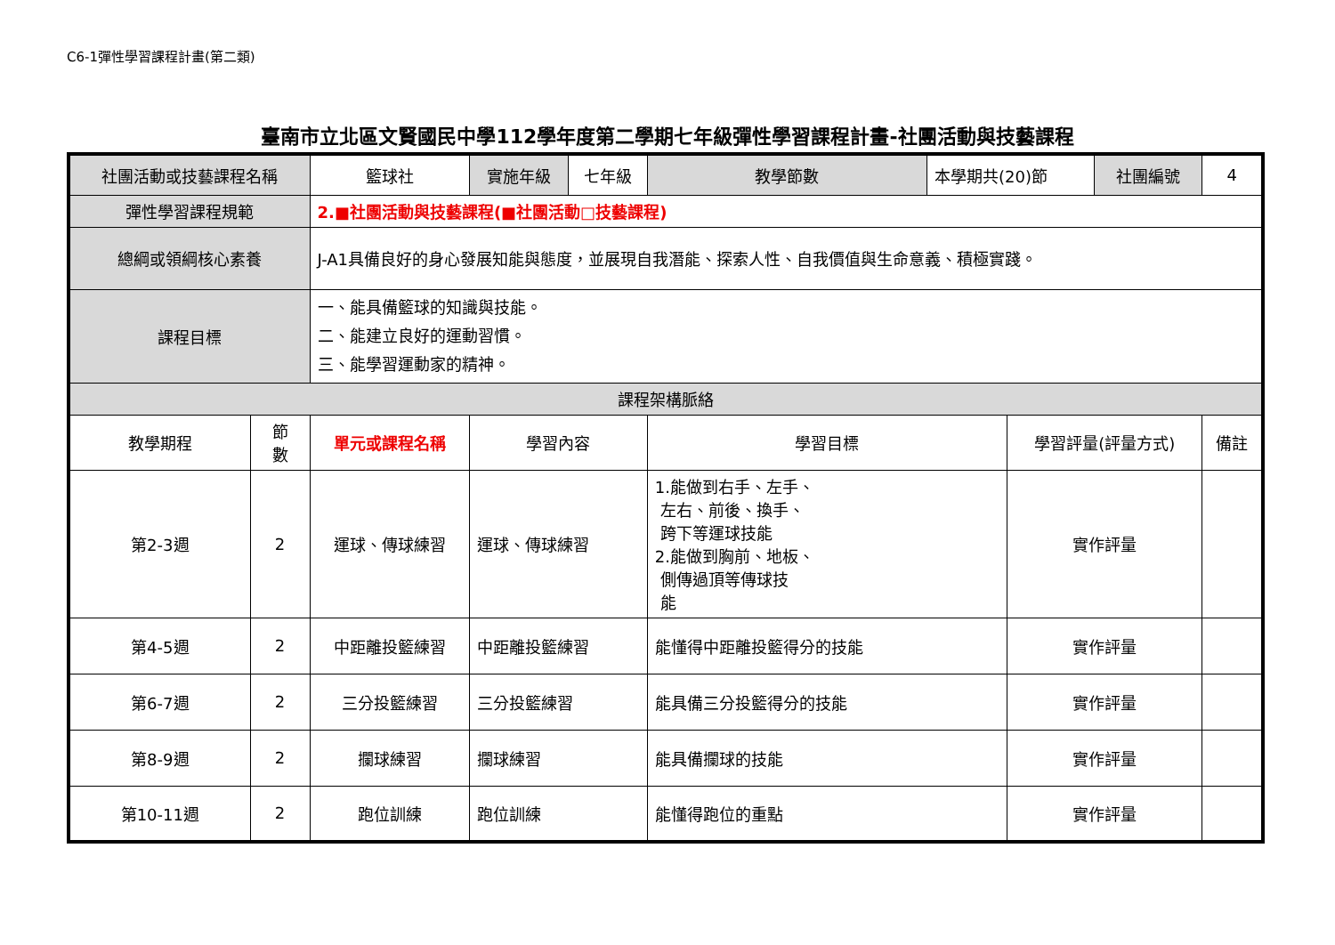C6-1彈性學習課程計畫(第二類)
臺南市立北區文賢國民中學112學年度第二學期七年級彈性學習課程計畫-社團活動與技藝課程
| 社團活動或技藝課程名稱 | | 籃球社 | 實施年級 | 七年級 | 教學節數 | 本學期共(20)節 | | 社團編號 | 4 |
| 彈性學習課程規範 | | 2.■社團活動與技藝課程(■社團活動□技藝課程) | | | | | | | |
| 總綱或領綱核心素養 | | J-A1具備良好的身心發展知能與態度，並展現自我潛能、探索人性、自我價值與生命意義、積極實踐。 | | | | | | | |
| 課程目標 | | 一、能具備籃球的知識與技能。 二、能建立良好的運動習慣。 三、能學習運動家的精神。 | | | | | | | |
| 課程架構脈絡 | | | | | | | | | |
| 教學期程 | 節 數 | 單元或課程名稱 | 學習內容 | | 學習目標 | | 學習評量(評量方式) | | 備註 |
| 第2-3週 | 2 | 運球、傳球練習 | 運球、傳球練習 | | 1.能做到右手、左手、 左右、前後、換手、 跨下等運球技能 2.能做到胸前、地板、 側傳過頂等傳球技 能 | | 實作評量 | | |
| 第4-5週 | 2 | 中距離投籃練習 | 中距離投籃練習 | | 能懂得中距離投籃得分的技能 | | 實作評量 | | |
| 第6-7週 | 2 | 三分投籃練習 | 三分投籃練習 | | 能具備三分投籃得分的技能 | | 實作評量 | | |
| 第8-9週 | 2 | 攔球練習 | 攔球練習 | | 能具備攔球的技能 | | 實作評量 | | |
| 第10-11週 | 2 | 跑位訓練 | 跑位訓練 | | 能懂得跑位的重點 | | 實作評量 | | |